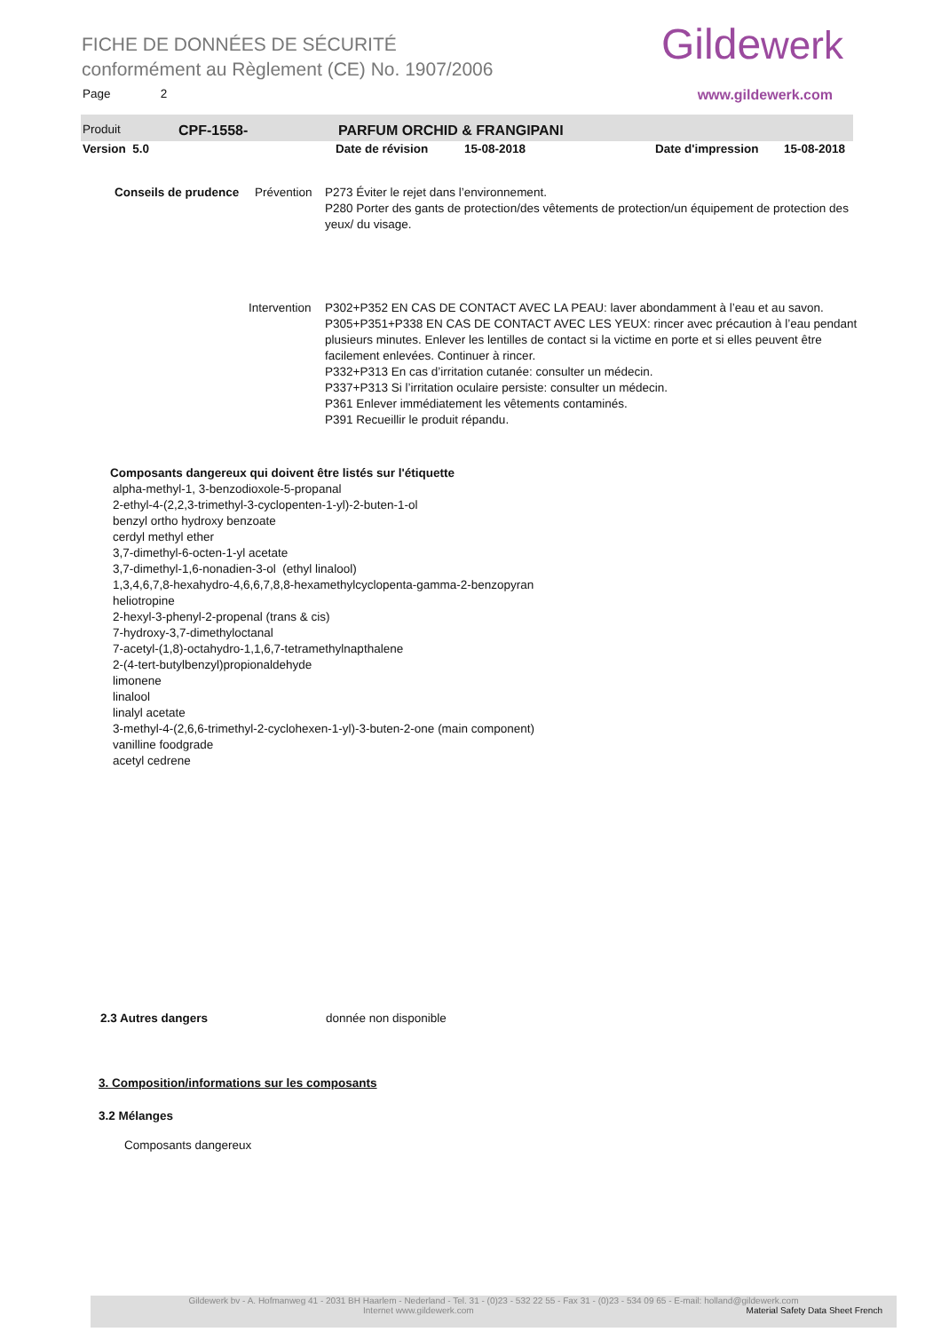FICHE DE DONNÉES DE SÉCURITÉ
conformément au Règlement (CE) No. 1907/2006
Gildewerk
Page 2 www.gildewerk.com
Produit CPF-1558- PARFUM ORCHID & FRANGIPANI
Version 5.0 Date de révision 15-08-2018 Date d'impression 15-08-2018
Conseils de prudence Prévention P273 Éviter le rejet dans l’environnement.
P280 Porter des gants de protection/des vêtements de protection/un équipement de protection des yeux/ du visage.
Intervention P302+P352 EN CAS DE CONTACT AVEC LA PEAU: laver abondamment à l’eau et au savon.
P305+P351+P338 EN CAS DE CONTACT AVEC LES YEUX: rincer avec précaution à l’eau pendant plusieurs minutes. Enlever les lentilles de contact si la victime en porte et si elles peuvent être facilement enlevées. Continuer à rincer.
P332+P313 En cas d’irritation cutanée: consulter un médecin.
P337+P313 Si l’irritation oculaire persiste: consulter un médecin.
P361 Enlever immédiatement les vêtements contaminés.
P391 Recueillir le produit répandu.
Composants dangereux qui doivent être listés sur l'étiquette
alpha-methyl-1, 3-benzodioxole-5-propanal
2-ethyl-4-(2,2,3-trimethyl-3-cyclopenten-1-yl)-2-buten-1-ol
benzyl ortho hydroxy benzoate
cerdyl methyl ether
3,7-dimethyl-6-octen-1-yl acetate
3,7-dimethyl-1,6-nonadien-3-ol (ethyl linalool)
1,3,4,6,7,8-hexahydro-4,6,6,7,8,8-hexamethylcyclopenta-gamma-2-benzopyran
heliotropine
2-hexyl-3-phenyl-2-propenal (trans & cis)
7-hydroxy-3,7-dimethyloctanal
7-acetyl-(1,8)-octahydro-1,1,6,7-tetramethylnapthalene
2-(4-tert-butylbenzyl)propionaldehyde
limonene
linalool
linalyl acetate
3-methyl-4-(2,6,6-trimethyl-2-cyclohexen-1-yl)-3-buten-2-one (main component)
vanilline foodgrade
acetyl cedrene
2.3 Autres dangers donnée non disponible
3. Composition/informations sur les composants
3.2 Mélanges
Composants dangereux
Gildewerk bv - A. Hofmanweg 41 - 2031 BH Haarlem - Nederland - Tel. 31 - (0)23 - 532 22 55 - Fax 31 - (0)23 - 534 09 65 - E-mail: holland@gildewerk.com
Internet www.gildewerk.com Material Safety Data Sheet French